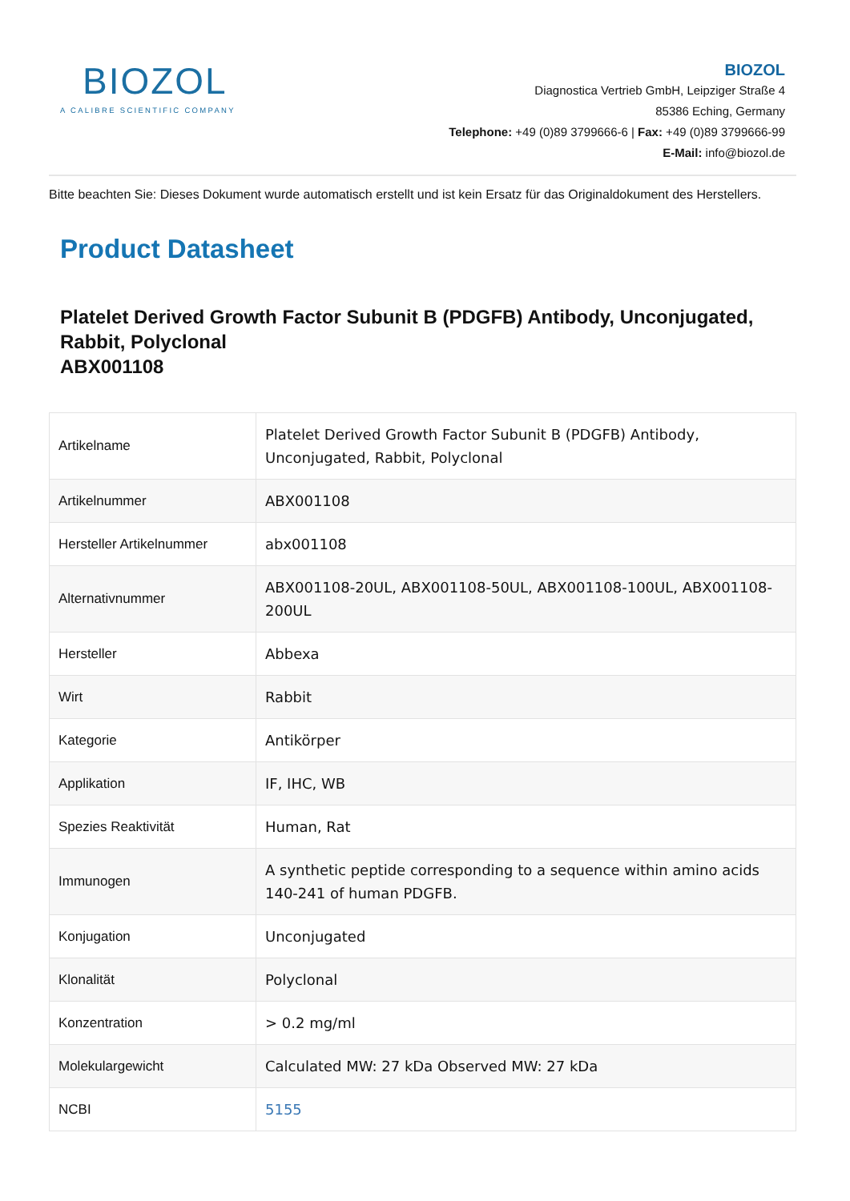BIOZOL
A CALIBRE SCIENTIFIC COMPANY
BIOZOL
Diagnostica Vertrieb GmbH, Leipziger Straße 4
85386 Eching, Germany
Telephone: +49 (0)89 3799666-6 | Fax: +49 (0)89 3799666-99
E-Mail: info@biozol.de
Bitte beachten Sie: Dieses Dokument wurde automatisch erstellt und ist kein Ersatz für das Originaldokument des Herstellers.
Product Datasheet
Platelet Derived Growth Factor Subunit B (PDGFB) Antibody, Unconjugated, Rabbit, Polyclonal
ABX001108
| Artikelname | Platelet Derived Growth Factor Subunit B (PDGFB) Antibody, Unconjugated, Rabbit, Polyclonal |
| Artikelnummer | ABX001108 |
| Hersteller Artikelnummer | abx001108 |
| Alternativnummer | ABX001108-20UL, ABX001108-50UL, ABX001108-100UL, ABX001108-200UL |
| Hersteller | Abbexa |
| Wirt | Rabbit |
| Kategorie | Antikörper |
| Applikation | IF, IHC, WB |
| Spezies Reaktivität | Human, Rat |
| Immunogen | A synthetic peptide corresponding to a sequence within amino acids 140-241 of human PDGFB. |
| Konjugation | Unconjugated |
| Klonalität | Polyclonal |
| Konzentration | > 0.2 mg/ml |
| Molekulargewicht | Calculated MW: 27 kDa Observed MW: 27 kDa |
| NCBI | 5155 |